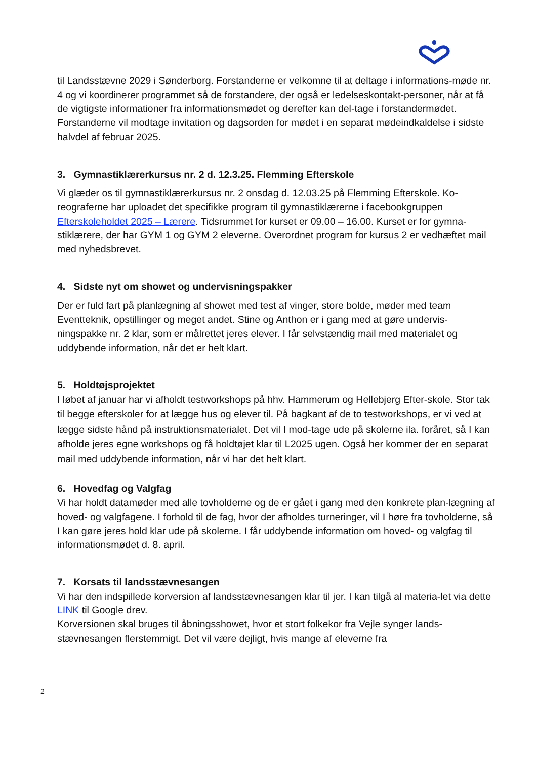til Landsstævne 2029 i Sønderborg. Forstanderne er velkomne til at deltage i informations-møde nr. 4 og vi koordinerer programmet så de forstandere, der også er ledelseskontakt-personer, når at få de vigtigste informationer fra informationsmødet og derefter kan del-tage i forstandermødet. Forstanderne vil modtage invitation og dagsorden for mødet i en separat mødeindkaldelse i sidste halvdel af februar 2025.
3. Gymnastiklærerkursus nr. 2 d. 12.3.25. Flemming Efterskole
Vi glæder os til gymnastiklærerkursus nr. 2 onsdag d. 12.03.25 på Flemming Efterskole. Ko-reograferne har uploadet det specifikke program til gymnastiklærerne i facebookgruppen Efterskoleholdet 2025 – Lærere. Tidsrummet for kurset er 09.00 – 16.00. Kurset er for gymna-stiklærere, der har GYM 1 og GYM 2 eleverne. Overordnet program for kursus 2 er vedhæftet mail med nyhedsbrevet.
4. Sidste nyt om showet og undervisningspakker
Der er fuld fart på planlægning af showet med test af vinger, store bolde, møder med team Eventteknik, opstillinger og meget andet. Stine og Anthon er i gang med at gøre undervis-ningspakke nr. 2 klar, som er målrettet jeres elever. I får selvstændig mail med materialet og uddybende information, når det er helt klart.
5. Holdtøjsprojektet
I løbet af januar har vi afholdt testworkshops på hhv. Hammerum og Hellebjerg Efter-skole. Stor tak til begge efterskoler for at lægge hus og elever til. På bagkant af de to testworkshops, er vi ved at lægge sidste hånd på instruktionsmaterialet. Det vil I mod-tage ude på skolerne ila. foråret, så I kan afholde jeres egne workshops og få holdtøjet klar til L2025 ugen. Også her kommer der en separat mail med uddybende information, når vi har det helt klart.
6. Hovedfag og Valgfag
Vi har holdt datamøder med alle tovholderne og de er gået i gang med den konkrete plan-lægning af hoved- og valgfagene. I forhold til de fag, hvor der afholdes turneringer, vil I høre fra tovholderne, så I kan gøre jeres hold klar ude på skolerne. I får uddybende information om hoved- og valgfag til informationsmødet d. 8. april.
7. Korsats til landsstævnesangen
Vi har den indspillede korversion af landsstævnesangen klar til jer. I kan tilgå al materia-let via dette LINK til Google drev.
Korversionen skal bruges til åbningsshowet, hvor et stort folkekor fra Vejle synger lands-stævnesangen flerstemmigt. Det vil være dejligt, hvis mange af eleverne fra
2